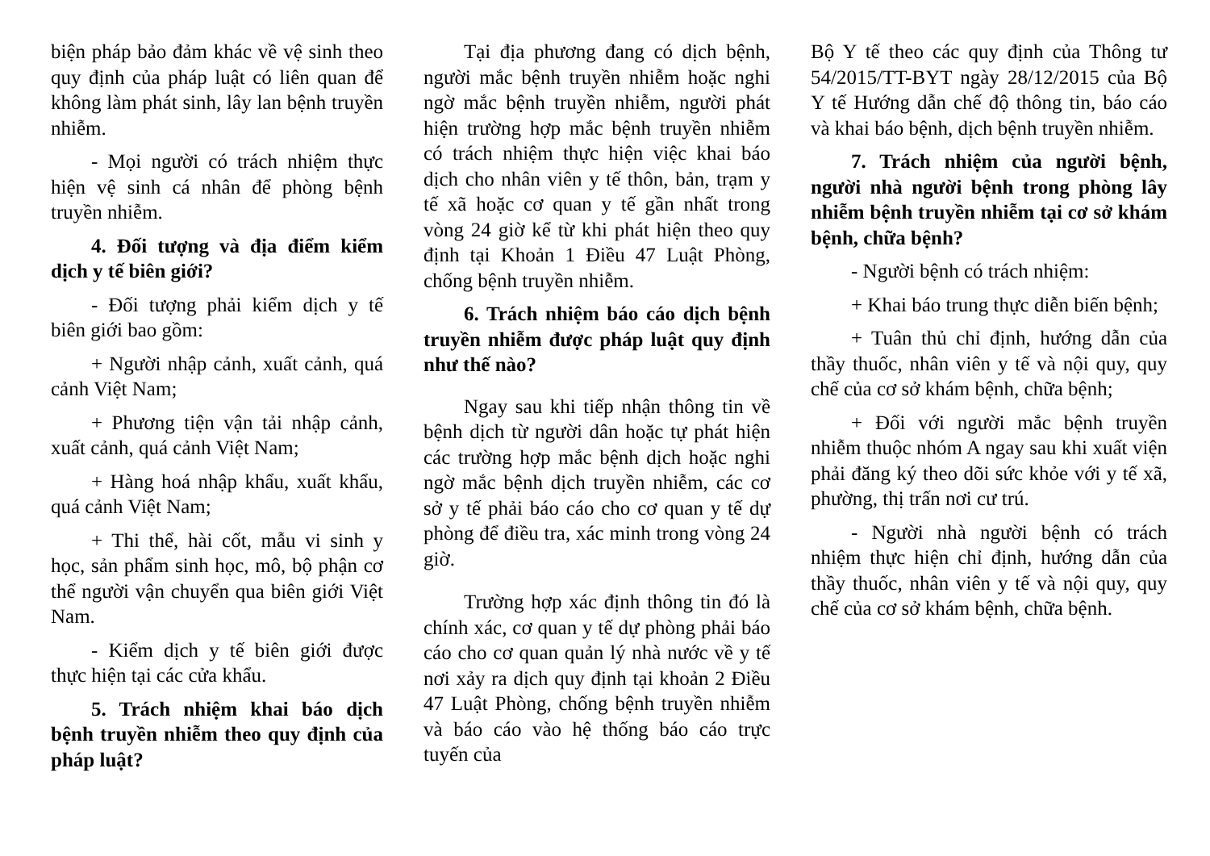biện pháp bảo đảm khác về vệ sinh theo quy định của pháp luật có liên quan để không làm phát sinh, lây lan bệnh truyền nhiễm.
- Mọi người có trách nhiệm thực hiện vệ sinh cá nhân để phòng bệnh truyền nhiễm.
4. Đối tượng và địa điểm kiểm dịch y tế biên giới?
- Đối tượng phải kiểm dịch y tế biên giới bao gồm:
+ Người nhập cảnh, xuất cảnh, quá cảnh Việt Nam;
+ Phương tiện vận tải nhập cảnh, xuất cảnh, quá cảnh Việt Nam;
+ Hàng hoá nhập khẩu, xuất khẩu, quá cảnh Việt Nam;
+ Thi thể, hài cốt, mẫu vi sinh y học, sản phẩm sinh học, mô, bộ phận cơ thể người vận chuyển qua biên giới Việt Nam.
- Kiểm dịch y tế biên giới được thực hiện tại các cửa khẩu.
5. Trách nhiệm khai báo dịch bệnh truyền nhiễm theo quy định của pháp luật?
Tại địa phương đang có dịch bệnh, người mắc bệnh truyền nhiễm hoặc nghi ngờ mắc bệnh truyền nhiễm, người phát hiện trường hợp mắc bệnh truyền nhiễm có trách nhiệm thực hiện việc khai báo dịch cho nhân viên y tế thôn, bản, trạm y tế xã hoặc cơ quan y tế gần nhất trong vòng 24 giờ kể từ khi phát hiện theo quy định tại Khoản 1 Điều 47 Luật Phòng, chống bệnh truyền nhiễm.
6. Trách nhiệm báo cáo dịch bệnh truyền nhiễm được pháp luật quy định như thế nào?
Ngay sau khi tiếp nhận thông tin về bệnh dịch từ người dân hoặc tự phát hiện các trường hợp mắc bệnh dịch hoặc nghi ngờ mắc bệnh dịch truyền nhiễm, các cơ sở y tế phải báo cáo cho cơ quan y tế dự phòng để điều tra, xác minh trong vòng 24 giờ.
Trường hợp xác định thông tin đó là chính xác, cơ quan y tế dự phòng phải báo cáo cho cơ quan quản lý nhà nước về y tế nơi xảy ra dịch quy định tại khoản 2 Điều 47 Luật Phòng, chống bệnh truyền nhiễm và báo cáo vào hệ thống báo cáo trực tuyến của
Bộ Y tế theo các quy định của Thông tư 54/2015/TT-BYT ngày 28/12/2015 của Bộ Y tế Hướng dẫn chế độ thông tin, báo cáo và khai báo bệnh, dịch bệnh truyền nhiễm.
7. Trách nhiệm của người bệnh, người nhà người bệnh trong phòng lây nhiễm bệnh truyền nhiễm tại cơ sở khám bệnh, chữa bệnh?
- Người bệnh có trách nhiệm:
+ Khai báo trung thực diễn biến bệnh;
+ Tuân thủ chỉ định, hướng dẫn của thầy thuốc, nhân viên y tế và nội quy, quy chế của cơ sở khám bệnh, chữa bệnh;
+ Đối với người mắc bệnh truyền nhiễm thuộc nhóm A ngay sau khi xuất viện phải đăng ký theo dõi sức khỏe với y tế xã, phường, thị trấn nơi cư trú.
- Người nhà người bệnh có trách nhiệm thực hiện chỉ định, hướng dẫn của thầy thuốc, nhân viên y tế và nội quy, quy chế của cơ sở khám bệnh, chữa bệnh.